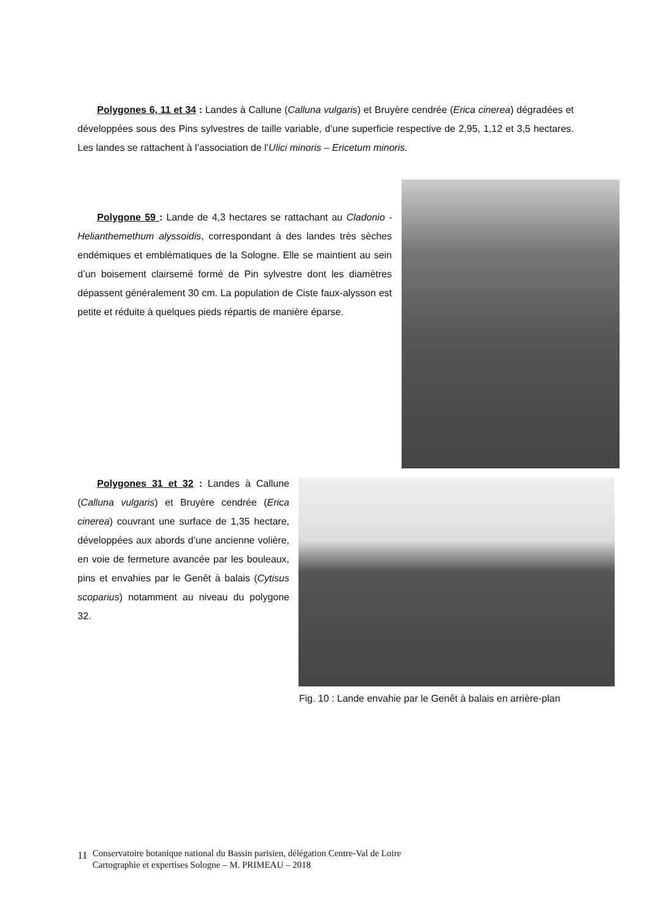Polygones 6, 11 et 34 : Landes à Callune (Calluna vulgaris) et Bruyère cendrée (Erica cinerea) dégradées et développées sous des Pins sylvestres de taille variable, d’une superficie respective de 2,95, 1,12 et 3,5 hectares. Les landes se rattachent à l’association de l’Ulici minoris – Ericetum minoris.
Polygone 59 : Lande de 4,3 hectares se rattachant au Cladonio - Helianthemethum alyssoidis, correspondant à des landes très sèches endémiques et emblématiques de la Sologne. Elle se maintient au sein d’un boisement clairsemé formé de Pin sylvestre dont les diamètres dépassent généralement 30 cm. La population de Ciste faux-alysson est petite et réduite à quelques pieds répartis de manière éparse.
Polygones 31 et 32 : Landes à Callune (Calluna vulgaris) et Bruyère cendrée (Erica cinerea) couvrant une surface de 1,35 hectare, développées aux abords d’une ancienne volière, en voie de fermeture avancée par les bouleaux, pins et envahies par le Genêt à balais (Cytisus scoparius) notamment au niveau du polygone 32.
Fig. 10 : Lande envahie par le Genêt à balais en arrière-plan
11
Conservatoire botanique national du Bassin parisien, délégation Centre-Val de Loire
Cartographie et expertises Sologne – M. PRIMEAU – 2018